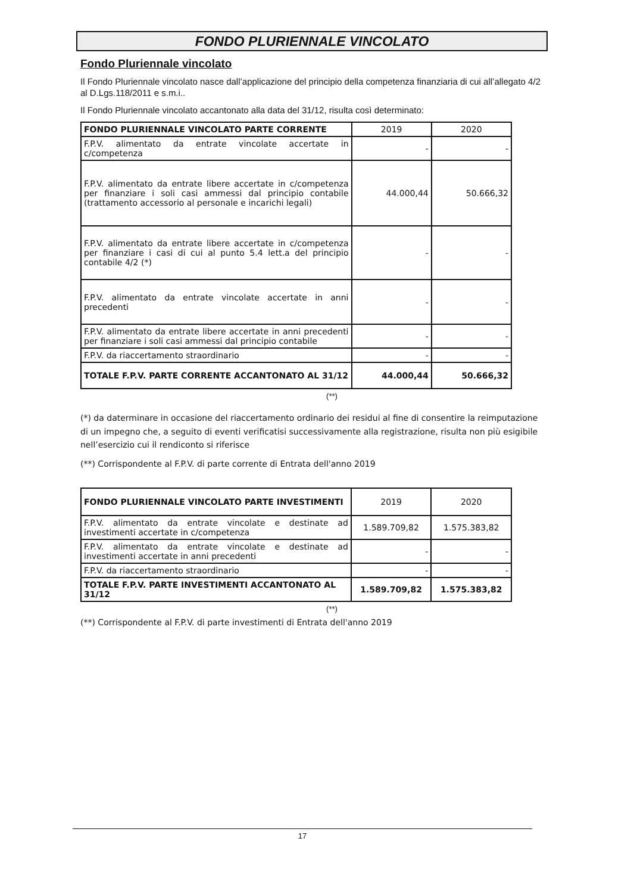FONDO PLURIENNALE VINCOLATO
Fondo Pluriennale vincolato
Il Fondo Pluriennale vincolato nasce dall’applicazione del principio della competenza finanziaria di cui all’allegato 4/2 al D.Lgs.118/2011 e s.m.i..
Il Fondo Pluriennale vincolato accantonato alla data del 31/12, risulta così determinato:
| FONDO PLURIENNALE VINCOLATO PARTE CORRENTE | 2019 | 2020 |
| --- | --- | --- |
| F.P.V. alimentato da entrate vincolate accertate in c/competenza | - | - |
| F.P.V. alimentato da entrate libere accertate in c/competenza per finanziare i soli casi ammessi dal principio contabile (trattamento accessorio al personale e incarichi legali) | 44.000,44 | 50.666,32 |
| F.P.V. alimentato da entrate libere accertate in c/competenza per finanziare i casi di cui al punto 5.4 lett.a del principio contabile 4/2 (*) | - | - |
| F.P.V. alimentato da entrate vincolate accertate in anni precedenti | - | - |
| F.P.V. alimentato da entrate libere accertate in anni precedenti per finanziare i soli casi ammessi dal principio contabile | - | - |
| F.P.V. da riaccertamento straordinario | - | - |
| TOTALE F.P.V. PARTE CORRENTE ACCANTONATO AL 31/12 | 44.000,44 | 50.666,32 |
(**)
(*) da daterminare in occasione del riaccertamento ordinario dei residui al fine di consentire la reimputazione di un impegno che, a seguito di eventi verificatisi successivamente alla registrazione, risulta non più esigibile nell’esercizio cui il rendiconto si riferisce
(**) Corrispondente al F.P.V. di parte corrente di Entrata dell'anno 2019
| FONDO PLURIENNALE VINCOLATO PARTE INVESTIMENTI | 2019 | 2020 |
| --- | --- | --- |
| F.P.V. alimentato da entrate vincolate e destinate ad investimenti accertate in c/competenza | 1.589.709,82 | 1.575.383,82 |
| F.P.V. alimentato da entrate vincolate e destinate ad investimenti accertate in anni precedenti | - | - |
| F.P.V. da riaccertamento straordinario | - | - |
| TOTALE F.P.V. PARTE INVESTIMENTI ACCANTONATO AL 31/12 | 1.589.709,82 | 1.575.383,82 |
(**)
(**) Corrispondente al F.P.V. di parte investimenti di Entrata dell'anno 2019
17